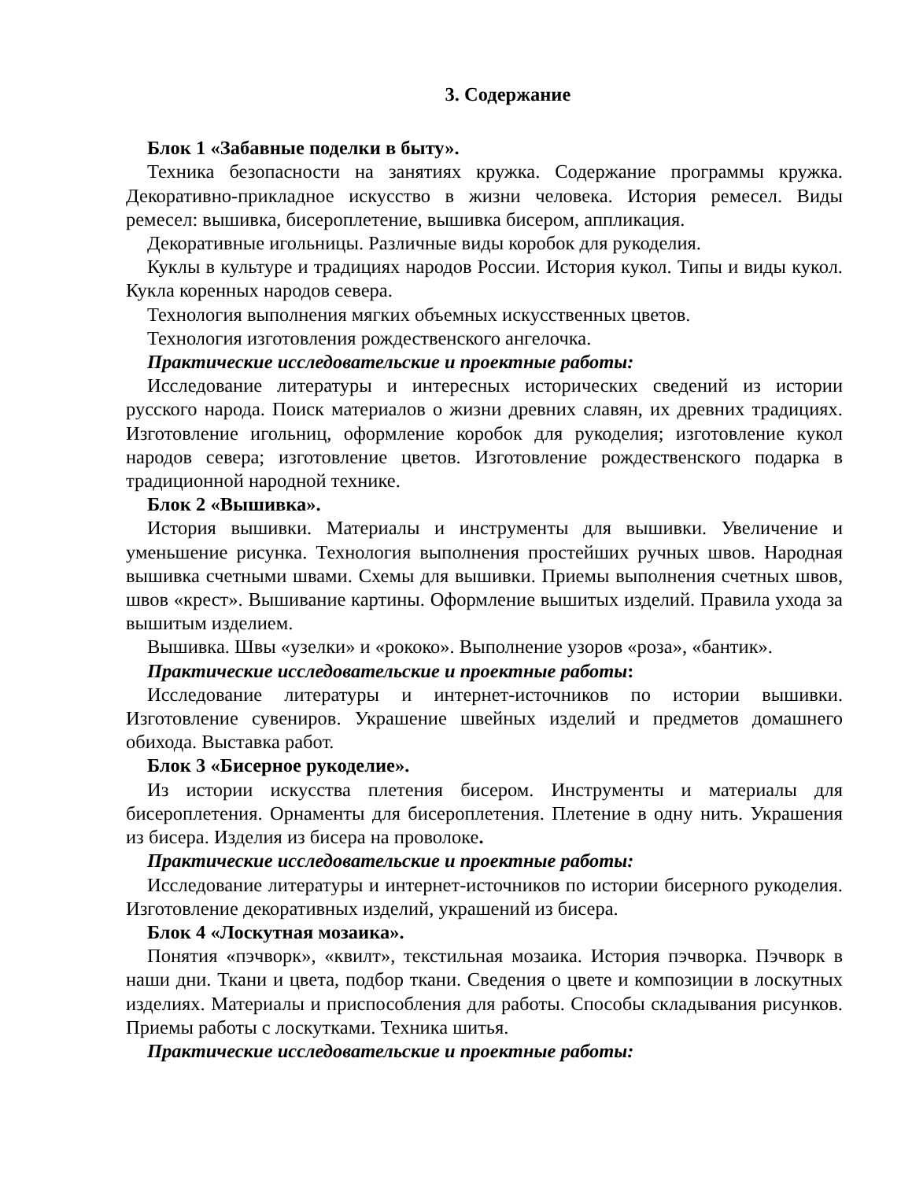3. Содержание
Блок 1 «Забавные поделки в быту».
Техника безопасности на занятиях кружка. Содержание программы кружка. Декоративно-прикладное искусство в жизни человека. История ремесел. Виды ремесел: вышивка, бисероплетение, вышивка бисером, аппликация.
Декоративные игольницы. Различные виды коробок для рукоделия.
Куклы в культуре и традициях народов России. История кукол. Типы и виды кукол. Кукла коренных народов севера.
Технология выполнения мягких объемных искусственных цветов.
Технология изготовления рождественского ангелочка.
Практические исследовательские и проектные работы:
Исследование литературы и интересных исторических сведений из истории русского народа. Поиск материалов о жизни древних славян, их древних традициях. Изготовление игольниц, оформление коробок для рукоделия; изготовление кукол народов севера; изготовление цветов. Изготовление рождественского подарка в традиционной народной технике.
Блок 2 «Вышивка».
История вышивки. Материалы и инструменты для вышивки. Увеличение и уменьшение рисунка. Технология выполнения простейших ручных швов. Народная вышивка счетными швами. Схемы для вышивки. Приемы выполнения счетных швов, швов «крест». Вышивание картины. Оформление вышитых изделий. Правила ухода за вышитым изделием.
Вышивка. Швы «узелки» и «рококо». Выполнение узоров «роза», «бантик».
Практические исследовательские и проектные работы:
Исследование литературы и интернет-источников по истории вышивки. Изготовление сувениров. Украшение швейных изделий и предметов домашнего обихода. Выставка работ.
Блок 3 «Бисерное рукоделие».
Из истории искусства плетения бисером. Инструменты и материалы для бисероплетения. Орнаменты для бисероплетения. Плетение в одну нить. Украшения из бисера. Изделия из бисера на проволоке.
Практические исследовательские и проектные работы:
Исследование литературы и интернет-источников по истории бисерного рукоделия. Изготовление декоративных изделий, украшений из бисера.
Блок 4 «Лоскутная мозаика».
Понятия «пэчворк», «квилт», текстильная мозаика. История пэчворка. Пэчворк в наши дни. Ткани и цвета, подбор ткани. Сведения о цвете и композиции в лоскутных изделиях. Материалы и приспособления для работы. Способы складывания рисунков. Приемы работы с лоскутками. Техника шитья.
Практические исследовательские и проектные работы: